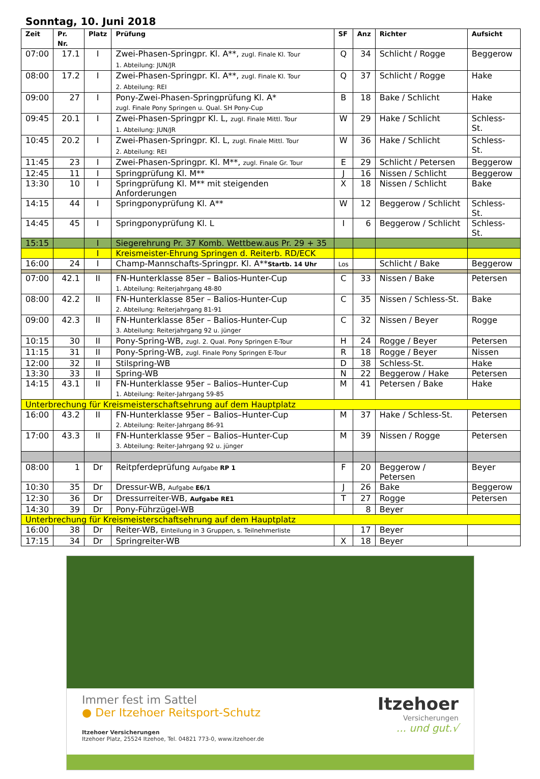Sonntag, 10. Juni 2018
| Zeit | Pr. Nr. | Platz | Prüfung | SF | Anz | Richter | Aufsicht |
| --- | --- | --- | --- | --- | --- | --- | --- |
| 07:00 | 17.1 | I | Zwei-Phasen-Springpr. Kl. A**, zugl. Finale Kl. Tour 1. Abteilung: JUN/JR | Q | 34 | Schlicht / Rogge | Beggerow |
| 08:00 | 17.2 | I | Zwei-Phasen-Springpr. Kl. A**, zugl. Finale Kl. Tour 2. Abteilung: REI | Q | 37 | Schlicht / Rogge | Hake |
| 09:00 | 27 | I | Pony-Zwei-Phasen-Springprüfung Kl. A* zugl. Finale Pony Springen u. Qual. SH Pony-Cup | B | 18 | Bake / Schlicht | Hake |
| 09:45 | 20.1 | I | Zwei-Phasen-Springpr Kl. L, zugl. Finale Mittl. Tour 1. Abteilung: JUN/JR | W | 29 | Hake / Schlicht | Schless-St. |
| 10:45 | 20.2 | I | Zwei-Phasen-Springpr. Kl. L, zugl. Finale Mittl. Tour 2. Abteilung: REI | W | 36 | Hake / Schlicht | Schless-St. |
| 11:45 | 23 | I | Zwei-Phasen-Springpr. Kl. M**, zugl. Finale Gr. Tour | E | 29 | Schlicht / Petersen | Beggerow |
| 12:45 | 11 | I | Springprüfung Kl. M** | J | 16 | Nissen / Schlicht | Beggerow |
| 13:30 | 10 | I | Springprüfung Kl. M** mit steigenden Anforderungen | X | 18 | Nissen / Schlicht | Bake |
| 14:15 | 44 | I | Springponyprüfung Kl. A** | W | 12 | Beggerow / Schlicht | Schless-St. |
| 14:45 | 45 | I | Springponyprüfung Kl. L | I | 6 | Beggerow / Schlicht | Schless-St. |
| 15:15 | | I | Siegerehrung Pr. 37 Komb. Wettbew.aus Pr. 29 + 35 | | | | |
| | | I | Kreismeister-Ehrung Springen d. Reiterb. RD/ECK | | | | |
| 16:00 | 24 | I | Champ-Mannschafts-Springpr. Kl. A** Startb. 14 Uhr | Los | | Schlicht / Bake | Beggerow |
| 07:00 | 42.1 | II | FN-Hunterklasse 85er – Balios-Hunter-Cup 1. Abteilung: Reiterjahrgang 48-80 | C | 33 | Nissen / Bake | Petersen |
| 08:00 | 42.2 | II | FN-Hunterklasse 85er – Balios-Hunter-Cup 2. Abteilung: Reiterjahrgang 81-91 | C | 35 | Nissen / Schless-St. | Bake |
| 09:00 | 42.3 | II | FN-Hunterklasse 85er – Balios-Hunter-Cup 3. Abteilung: Reiterjahrgang 92 u. jünger | C | 32 | Nissen / Beyer | Rogge |
| 10:15 | 30 | II | Pony-Spring-WB, zugl. 2. Qual. Pony Springen E-Tour | H | 24 | Rogge / Beyer | Petersen |
| 11:15 | 31 | II | Pony-Spring-WB, zugl. Finale Pony Springen E-Tour | R | 18 | Rogge / Beyer | Nissen |
| 12:00 | 32 | II | Stilspring-WB | D | 38 | Schless-St. | Hake |
| 13:30 | 33 | II | Spring-WB | N | 22 | Beggerow / Hake | Petersen |
| 14:15 | 43.1 | II | FN-Hunterklasse 95er – Balios–Hunter-Cup 1. Abteilung: Reiter-Jahrgang 59-85 | M | 41 | Petersen / Bake | Hake |
| Unterbrechung für Kreismeisterschaftsehrung auf dem Hauptplatz | | | | | | | |
| 16:00 | 43.2 | II | FN-Hunterklasse 95er – Balios–Hunter-Cup 2. Abteilung: Reiter-Jahrgang 86-91 | M | 37 | Hake / Schless-St. | Petersen |
| 17:00 | 43.3 | II | FN-Hunterklasse 95er – Balios–Hunter-Cup 3. Abteilung: Reiter-Jahrgang 92 u. jünger | M | 39 | Nissen / Rogge | Petersen |
| 08:00 | 1 | Dr | Reitpferdeprüfung Aufgabe RP 1 | F | 20 | Beggerow / Petersen | Beyer |
| 10:30 | 35 | Dr | Dressur-WB, Aufgabe E6/1 | J | 26 | Bake | Beggerow |
| 12:30 | 36 | Dr | Dressurreiter-WB, Aufgabe RE1 | T | 27 | Rogge | Petersen |
| 14:30 | 39 | Dr | Pony-Führzügel-WB | | 8 | Beyer | |
| Unterbrechung für Kreismeisterschaftsehrung auf dem Hauptplatz | | | | | | | |
| 16:00 | 38 | Dr | Reiter-WB, Einteilung in 3 Gruppen, s. Teilnehmerliste | | 17 | Beyer | |
| 17:15 | 34 | Dr | Springreiter-WB | X | 18 | Beyer | |
Immer fest im Sattel
● Der Itzehoer Reitsport-Schutz
Itzehoer Versicherungen
Itzehoer Platz, 25524 Itzehoe, Tel. 04821 773-0, www.itzehoer.de
Itzehoer
Versicherungen
... und gut.√